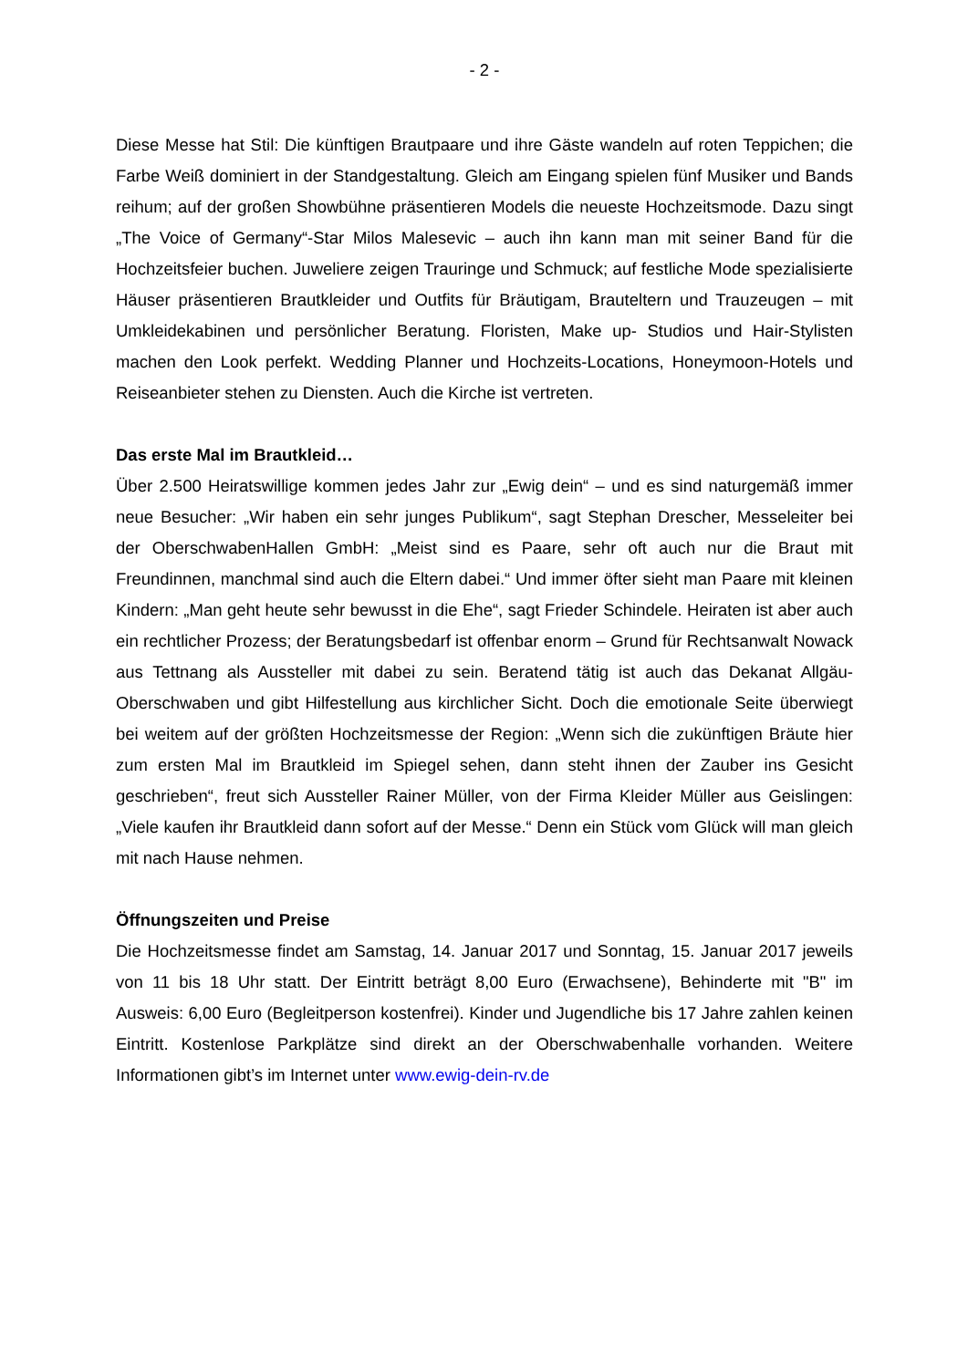- 2 -
Diese Messe hat Stil: Die künftigen Brautpaare und ihre Gäste wandeln auf roten Teppichen; die Farbe Weiß dominiert in der Standgestaltung. Gleich am Eingang spielen fünf Musiker und Bands reihum; auf der großen Showbühne präsentieren Models die neueste Hochzeitsmode. Dazu singt „The Voice of Germany“-Star Milos Malesevic – auch ihn kann man mit seiner Band für die Hochzeitsfeier buchen. Juweliere zeigen Trauringe und Schmuck; auf festliche Mode spezialisierte Häuser präsentieren Brautkleider und Outfits für Bräutigam, Brauteltern und Trauzeugen – mit Umkleidekabinen und persönlicher Beratung. Floristen, Make up- Studios und Hair-Stylisten machen den Look perfekt. Wedding Planner und Hochzeits-Locations, Honeymoon-Hotels und Reiseanbieter stehen zu Diensten. Auch die Kirche ist vertreten.
Das erste Mal im Brautkleid…
Über 2.500 Heiratswillige kommen jedes Jahr zur „Ewig dein“ – und es sind naturgemäß immer neue Besucher: „Wir haben ein sehr junges Publikum“, sagt Stephan Drescher, Messeleiter bei der OberschwabenHallen GmbH: „Meist sind es Paare, sehr oft auch nur die Braut mit Freundinnen, manchmal sind auch die Eltern dabei.“ Und immer öfter sieht man Paare mit kleinen Kindern: „Man geht heute sehr bewusst in die Ehe“, sagt Frieder Schindele. Heiraten ist aber auch ein rechtlicher Prozess; der Beratungsbedarf ist offenbar enorm – Grund für Rechtsanwalt Nowack aus Tettnang als Aussteller mit dabei zu sein. Beratend tätig ist auch das Dekanat Allgäu-Oberschwaben und gibt Hilfestellung aus kirchlicher Sicht. Doch die emotionale Seite überwiegt bei weitem auf der größten Hochzeitsmesse der Region: „Wenn sich die zukünftigen Bräute hier zum ersten Mal im Brautkleid im Spiegel sehen, dann steht ihnen der Zauber ins Gesicht geschrieben“, freut sich Aussteller Rainer Müller, von der Firma Kleider Müller aus Geislingen: „Viele kaufen ihr Brautkleid dann sofort auf der Messe.“ Denn ein Stück vom Glück will man gleich mit nach Hause nehmen.
Öffnungszeiten und Preise
Die Hochzeitsmesse findet am Samstag, 14. Januar 2017 und Sonntag, 15. Januar 2017 jeweils von 11 bis 18 Uhr statt. Der Eintritt beträgt 8,00 Euro (Erwachsene), Behinderte mit "B" im Ausweis: 6,00 Euro (Begleitperson kostenfrei). Kinder und Jugendliche bis 17 Jahre zahlen keinen Eintritt. Kostenlose Parkplätze sind direkt an der Oberschwabenhalle vorhanden. Weitere Informationen gibt’s im Internet unter www.ewig-dein-rv.de